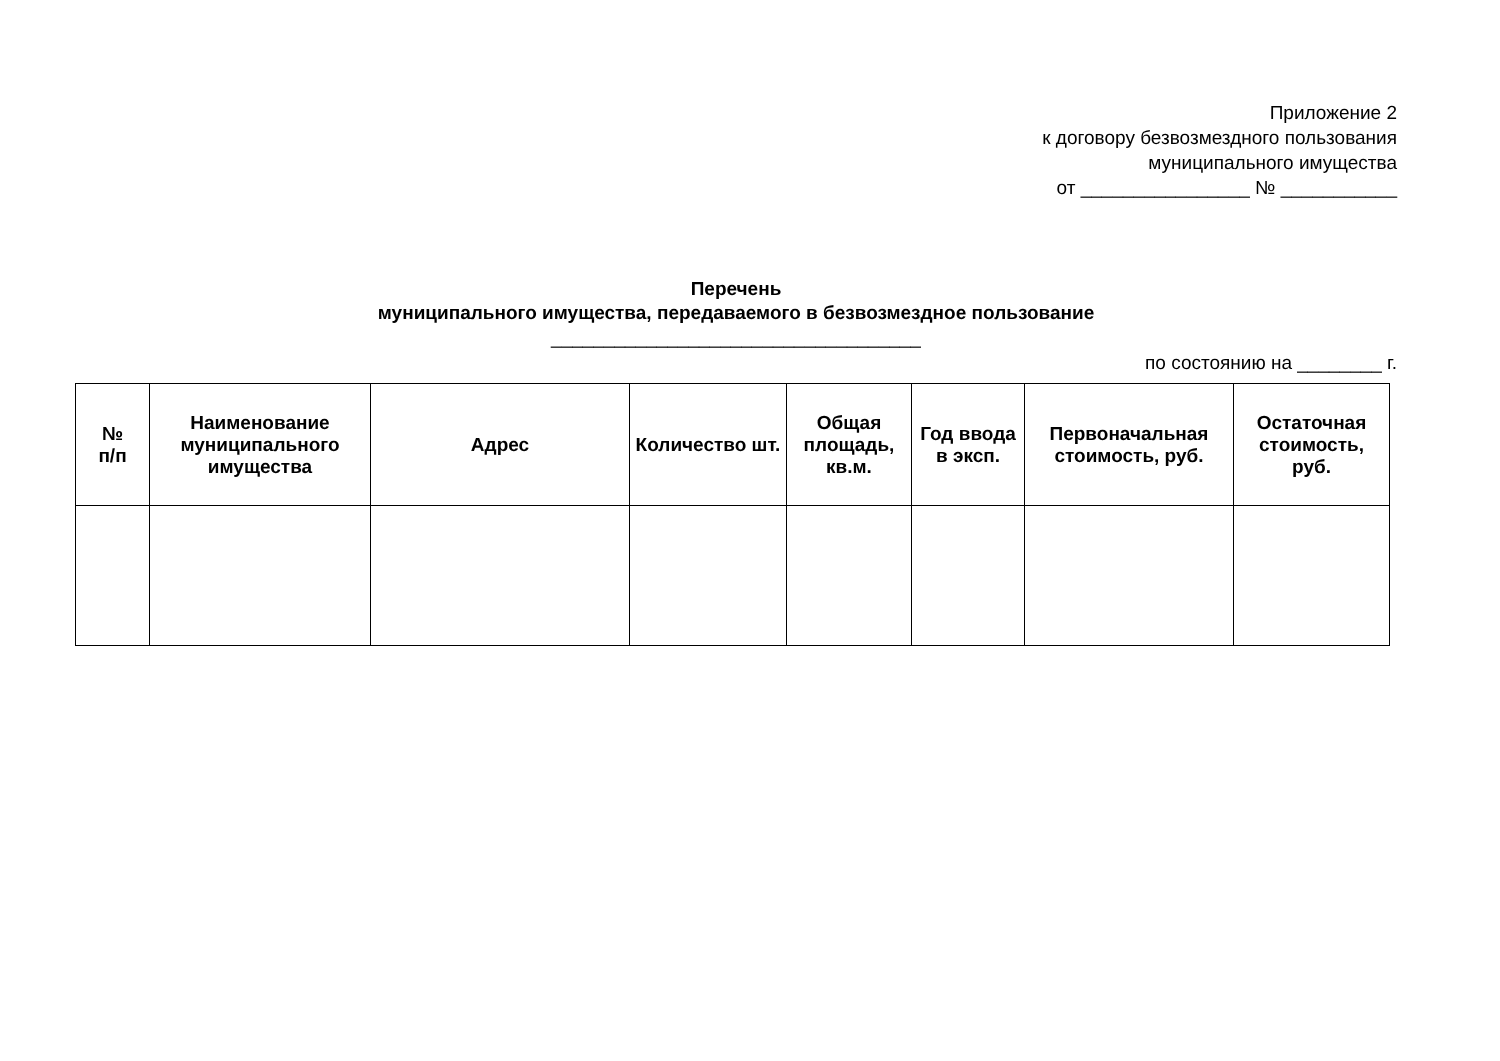Приложение 2
к договору безвозмездного пользования
муниципального имущества
от ________________ № ___________
Перечень
муниципального имущества, передаваемого в безвозмездное пользование
___________________________________
по состоянию на ________ г.
| № п/п | Наименование муниципального имущества | Адрес | Количество шт. | Общая площадь, кв.м. | Год ввода в эксп. | Первоначальная стоимость, руб. | Остаточная стоимость, руб. |
| --- | --- | --- | --- | --- | --- | --- | --- |